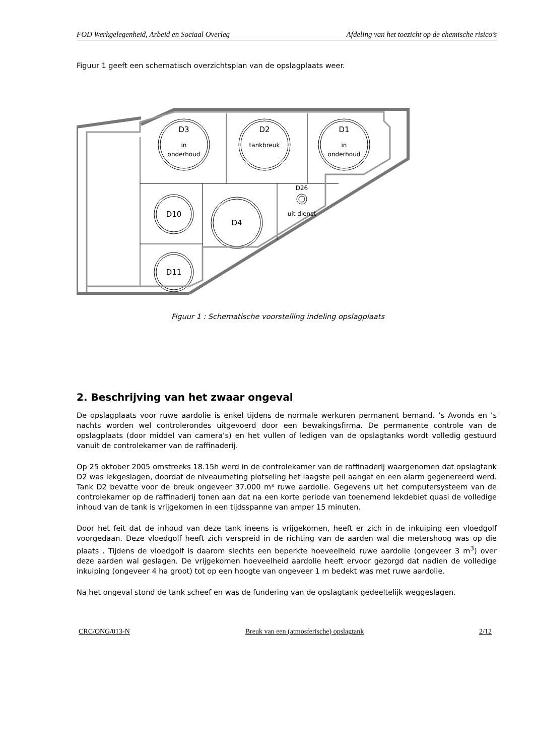FOD Werkgelegenheid, Arbeid en Sociaal Overleg Afdeling van het toezicht op de chemische risico’s
Figuur 1 geeft een schematisch overzichtsplan van de opslagplaats weer.
D3
in
onderhoud
D2
tankbreuk
D1
in
onderhoud
D26
uit dienst
D10
D4
D11
Figuur 1 : Schematische voorstelling indeling opslagplaats
2. Beschrijving van het zwaar ongeval
De opslagplaats voor ruwe aardolie is enkel tijdens de normale werkuren permanent bemand. ’s Avonds en ’s nachts worden wel controlerondes uitgevoerd door een bewakingsfirma. De permanente controle van de opslagplaats (door middel van camera’s) en het vullen of ledigen van de opslagtanks wordt volledig gestuurd vanuit de controlekamer van de raffinaderij.
Op 25 oktober 2005 omstreeks 18.15h werd in de controlekamer van de raffinaderij waargenomen dat opslagtank D2 was lekgeslagen, doordat de niveaumeting plotseling het laagste peil aangaf en een alarm gegenereerd werd. Tank D2 bevatte voor de breuk ongeveer 37.000 m³ ruwe aardolie. Gegevens uit het computersysteem van de controlekamer op de raffinaderij tonen aan dat na een korte periode van toenemend lekdebiet quasi de volledige inhoud van de tank is vrijgekomen in een tijdsspanne van amper 15 minuten.
Door het feit dat de inhoud van deze tank ineens is vrijgekomen, heeft er zich in de inkuiping een vloedgolf voorgedaan. Deze vloedgolf heeft zich verspreid in de richting van de aarden wal die metershoog was op die plaats . Tijdens de vloedgolf is daarom slechts een beperkte hoeveelheid ruwe aardolie (ongeveer 3 m<sup>3</sup>) over deze aarden wal geslagen. De vrijgekomen hoeveelheid aardolie heeft ervoor gezorgd dat nadien de volledige inkuiping (ongeveer 4 ha groot) tot op een hoogte van ongeveer 1 m bedekt was met ruwe aardolie.
Na het ongeval stond de tank scheef en was de fundering van de opslagtank gedeeltelijk weggeslagen.
CRC/ONG/013-N Breuk van een (atmosferische) opslagtank 2/12